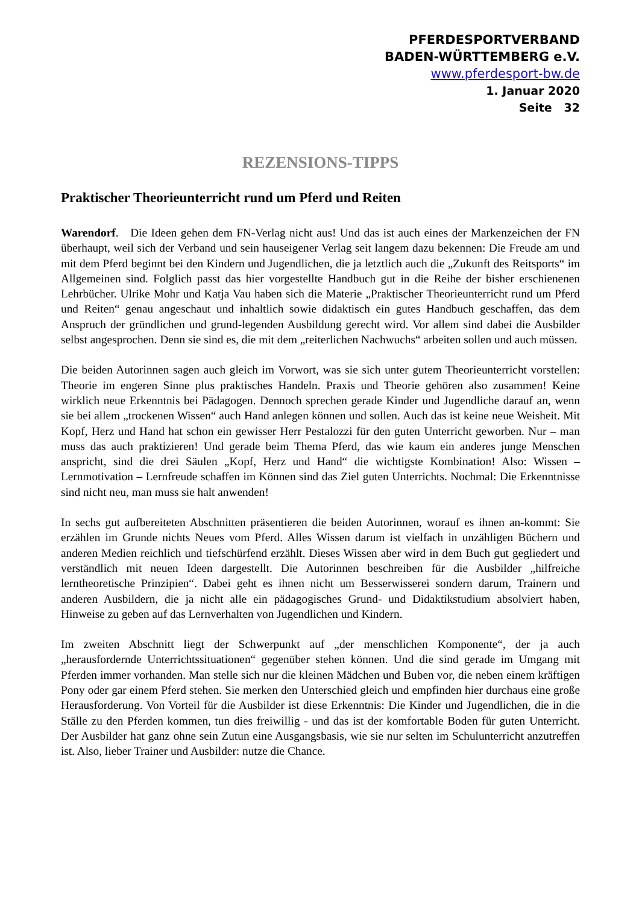PFERDESPORTVERBAND
BADEN-WÜRTTEMBERG e.V.
www.pferdesport-bw.de
1. Januar 2020
Seite 32
REZENSIONS-TIPPS
Praktischer Theorieunterricht rund um Pferd und Reiten
Warendorf. Die Ideen gehen dem FN-Verlag nicht aus! Und das ist auch eines der Markenzeichen der FN überhaupt, weil sich der Verband und sein hauseigener Verlag seit langem dazu bekennen: Die Freude am und mit dem Pferd beginnt bei den Kindern und Jugendlichen, die ja letztlich auch die „Zukunft des Reitsports“ im Allgemeinen sind. Folglich passt das hier vorgestellte Handbuch gut in die Reihe der bisher erschienenen Lehrbücher. Ulrike Mohr und Katja Vau haben sich die Materie „Praktischer Theorieunterricht rund um Pferd und Reiten“ genau angeschaut und inhaltlich sowie didaktisch ein gutes Handbuch geschaffen, das dem Anspruch der gründlichen und grund-legenden Ausbildung gerecht wird. Vor allem sind dabei die Ausbilder selbst angesprochen. Denn sie sind es, die mit dem „reiterlichen Nachwuchs“ arbeiten sollen und auch müssen.
Die beiden Autorinnen sagen auch gleich im Vorwort, was sie sich unter gutem Theorieunterricht vorstellen: Theorie im engeren Sinne plus praktisches Handeln. Praxis und Theorie gehören also zusammen! Keine wirklich neue Erkenntnis bei Pädagogen. Dennoch sprechen gerade Kinder und Jugendliche darauf an, wenn sie bei allem „trockenen Wissen“ auch Hand anlegen können und sollen. Auch das ist keine neue Weisheit. Mit Kopf, Herz und Hand hat schon ein gewisser Herr Pestalozzi für den guten Unterricht geworben. Nur – man muss das auch praktizieren! Und gerade beim Thema Pferd, das wie kaum ein anderes junge Menschen anspricht, sind die drei Säulen „Kopf, Herz und Hand“ die wichtigste Kombination! Also: Wissen – Lernmotivation – Lernfreude schaffen im Können sind das Ziel guten Unterrichts. Nochmal: Die Erkenntnisse sind nicht neu, man muss sie halt anwenden!
In sechs gut aufbereiteten Abschnitten präsentieren die beiden Autorinnen, worauf es ihnen an-kommt: Sie erzählen im Grunde nichts Neues vom Pferd. Alles Wissen darum ist vielfach in unzähligen Büchern und anderen Medien reichlich und tiefschürfend erzählt. Dieses Wissen aber wird in dem Buch gut gegliedert und verständlich mit neuen Ideen dargestellt. Die Autorinnen beschreiben für die Ausbilder „hilfreiche lerntheoretische Prinzipien“. Dabei geht es ihnen nicht um Besserwisserei sondern darum, Trainern und anderen Ausbildern, die ja nicht alle ein pädagogisches Grund- und Didaktikstudium absolviert haben, Hinweise zu geben auf das Lernverhalten von Jugendlichen und Kindern.
Im zweiten Abschnitt liegt der Schwerpunkt auf „der menschlichen Komponente“, der ja auch „herausfordernde Unterrichtssituationen“ gegenüber stehen können. Und die sind gerade im Umgang mit Pferden immer vorhanden. Man stelle sich nur die kleinen Mädchen und Buben vor, die neben einem kräftigen Pony oder gar einem Pferd stehen. Sie merken den Unterschied gleich und empfinden hier durchaus eine große Herausforderung. Von Vorteil für die Ausbilder ist diese Erkenntnis: Die Kinder und Jugendlichen, die in die Ställe zu den Pferden kommen, tun dies freiwillig - und das ist der komfortable Boden für guten Unterricht. Der Ausbilder hat ganz ohne sein Zutun eine Ausgangsbasis, wie sie nur selten im Schulunterricht anzutreffen ist. Also, lieber Trainer und Ausbilder: nutze die Chance.